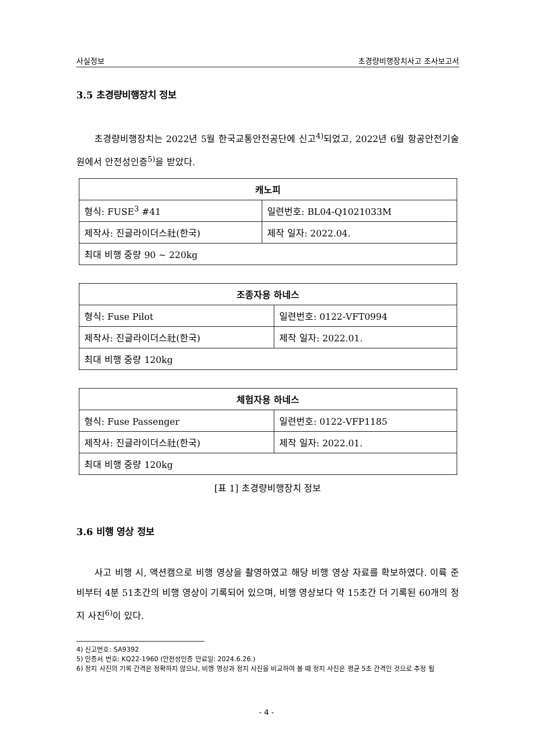사실정보 초경량비행장치사고 조사보고서
3.5 초경량비행장치 정보
초경량비행장치는 2022년 5월 한국교통안전공단에 신고<sup>4)</sup>되었고, 2022년 6월 항공안전기술원에서 안전성인증<sup>5)</sup>을 받았다.
| 캐노피 | |
| --- | --- |
| 형식: FUSE<sup>3</sup> #41 | 일련번호: BL04-Q1021033M |
| 제작사: 진글라이더스社(한국) | 제작 일자: 2022.04. |
| 최대 비행 중량 90 ~ 220kg | |
| 조종자용 하네스 | |
| --- | --- |
| 형식: Fuse Pilot | 일련번호: 0122-VFT0994 |
| 제작사: 진글라이더스社(한국) | 제작 일자: 2022.01. |
| 최대 비행 중량 120kg | |
| 체험자용 하네스 | |
| --- | --- |
| 형식: Fuse Passenger | 일련번호: 0122-VFP1185 |
| 제작사: 진글라이더스社(한국) | 제작 일자: 2022.01. |
| 최대 비행 중량 120kg | |
[표 1] 초경량비행장치 정보
3.6 비행 영상 정보
사고 비행 시, 액션캠으로 비행 영상을 촬영하였고 해당 비행 영상 자료를 확보하였다. 이륙 준비부터 4분 51초간의 비행 영상이 기록되어 있으며, 비행 영상보다 약 15초간 더 기록된 60개의 정지 사진<sup>6)</sup>이 있다.
4) 신고번호: SA9392
5) 인증서 번호: KQ22-1960 (안전성인증 만료일: 2024.6.26.)
6) 정지 사진의 기록 간격은 정확하지 않으나, 비행 영상과 정지 사진을 비교하여 볼 때 정지 사진은 평균 5초 간격인 것으로 추정 됨
- 4 -